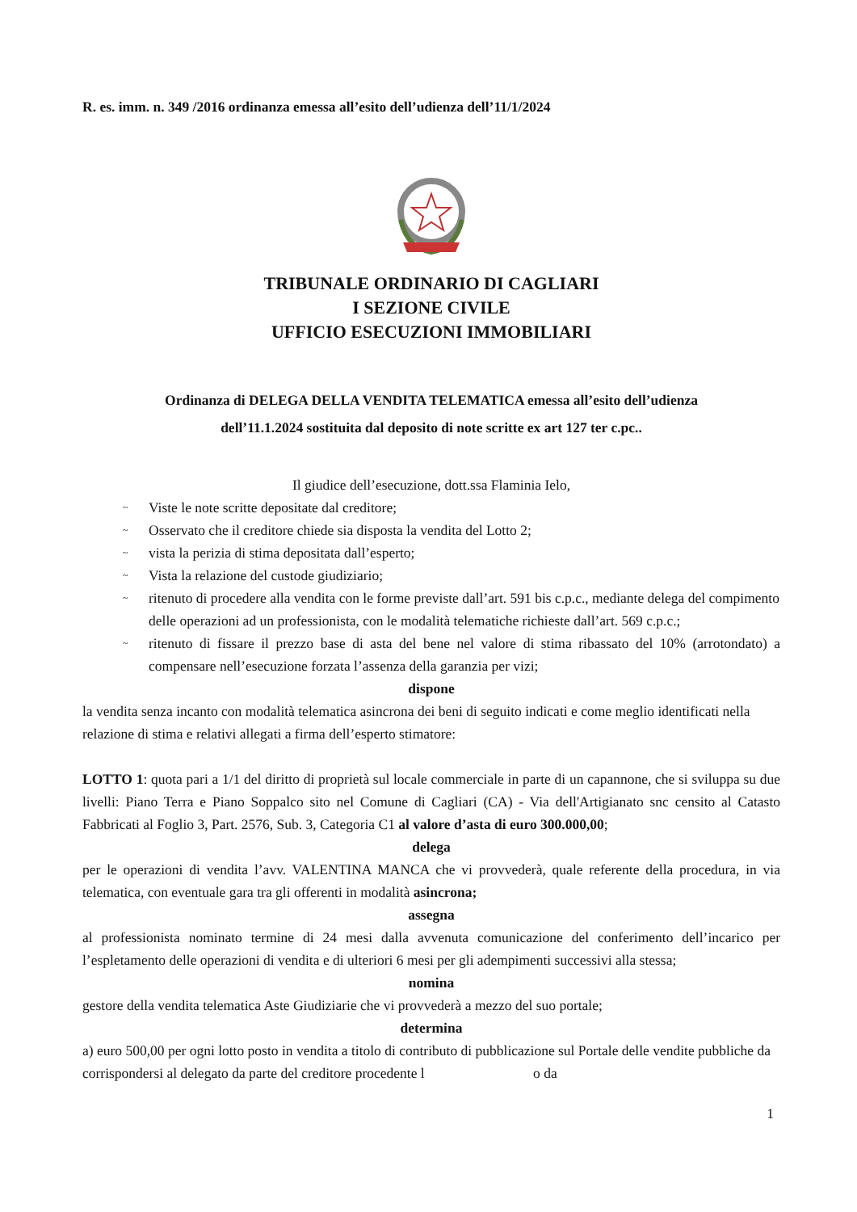R. es. imm. n. 349 /2016 ordinanza emessa all’esito dell’udienza dell’11/1/2024
TRIBUNALE ORDINARIO DI CAGLIARI
I SEZIONE CIVILE
UFFICIO ESECUZIONI IMMOBILIARI
Ordinanza di DELEGA DELLA VENDITA TELEMATICA emessa all’esito dell’udienza
dell’11.1.2024 sostituita dal deposito di note scritte ex art 127 ter c.pc..
Il giudice dell’esecuzione, dott.ssa Flaminia Ielo,
~ Viste le note scritte depositate dal creditore;
~ Osservato che il creditore chiede sia disposta la vendita del Lotto 2;
~ vista la perizia di stima depositata dall’esperto;
~ Vista la relazione del custode giudiziario;
~ ritenuto di procedere alla vendita con le forme previste dall’art. 591 bis c.p.c., mediante delega del compimento delle operazioni ad un professionista, con le modalità telematiche richieste dall’art. 569 c.p.c.;
~ ritenuto di fissare il prezzo base di asta del bene nel valore di stima ribassato del 10% (arrotondato) a compensare nell’esecuzione forzata l’assenza della garanzia per vizi;
dispone
la vendita senza incanto con modalità telematica asincrona dei beni di seguito indicati e come meglio identificati nella relazione di stima e relativi allegati a firma dell’esperto stimatore:
LOTTO 1: quota pari a 1/1 del diritto di proprietà sul locale commerciale in parte di un capannone, che si sviluppa su due livelli: Piano Terra e Piano Soppalco sito nel Comune di Cagliari (CA) - Via dell'Artigianato snc censito al Catasto Fabbricati al Foglio 3, Part. 2576, Sub. 3, Categoria C1 al valore d’asta di euro 300.000,00;
delega
per le operazioni di vendita l’avv. VALENTINA MANCA che vi provvederà, quale referente della procedura, in via telematica, con eventuale gara tra gli offerenti in modalità asincrona;
assegna
al professionista nominato termine di 24 mesi dalla avvenuta comunicazione del conferimento dell’incarico per l’espletamento delle operazioni di vendita e di ulteriori 6 mesi per gli adempimenti successivi alla stessa;
nomina
gestore della vendita telematica Aste Giudiziarie che vi provvederà a mezzo del suo portale;
determina
a) euro 500,00 per ogni lotto posto in vendita a titolo di contributo di pubblicazione sul Portale delle vendite pubbliche da corrispondersi al delegato da parte del creditore procedente l o da
1